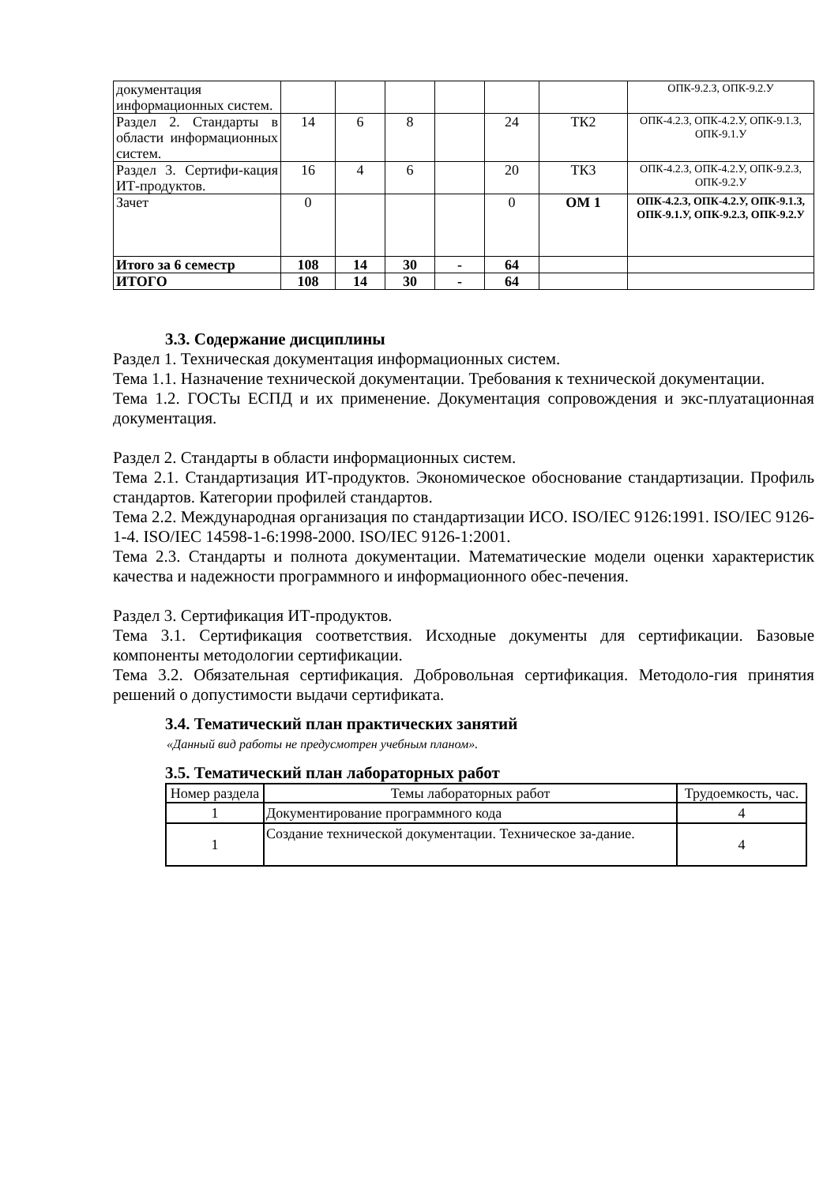| документация информационных систем. | | | | | | | ОПК-9.2.З, ОПК-9.2.У |
| Раздел 2. Стандарты в области информационных систем. | 14 | 6 | 8 | | 24 | ТК2 | ОПК-4.2.З, ОПК-4.2.У, ОПК-9.1.З, ОПК-9.1.У |
| Раздел 3. Сертифи-кация ИТ-продуктов. | 16 | 4 | 6 | | 20 | ТК3 | ОПК-4.2.З, ОПК-4.2.У, ОПК-9.2.З, ОПК-9.2.У |
| Зачет | 0 | | | | 0 | ОМ 1 | ОПК-4.2.З, ОПК-4.2.У, ОПК-9.1.З, ОПК-9.1.У, ОПК-9.2.З, ОПК-9.2.У |
| Итого за 6 семестр | 108 | 14 | 30 | - | 64 | | |
| ИТОГО | 108 | 14 | 30 | - | 64 | | |
3.3. Содержание дисциплины
Раздел 1. Техническая документация информационных систем.
Тема 1.1. Назначение технической документации. Требования к технической документации.
Тема 1.2. ГОСТы ЕСПД и их применение. Документация сопровождения и экс-плуатационная документация.
Раздел 2. Стандарты в области информационных систем.
Тема 2.1. Стандартизация ИТ-продуктов. Экономическое обоснование стандартизации. Профиль стандартов. Категории профилей стандартов.
Тема 2.2. Международная организация по стандартизации ИСО. ISO/IEC 9126:1991. ISO/IEC 9126-1-4. ISO/IEC 14598-1-6:1998-2000. ISO/IEC 9126-1:2001.
Тема 2.3. Стандарты и полнота документации. Математические модели оценки характеристик качества и надежности программного и информационного обес-печения.
Раздел 3. Сертификация ИТ-продуктов.
Тема 3.1. Сертификация соответствия. Исходные документы для сертификации. Базовые компоненты методологии сертификации.
Тема 3.2. Обязательная сертификация. Добровольная сертификация. Методоло-гия принятия решений о допустимости выдачи сертификата.
3.4. Тематический план практических занятий
«Данный вид работы не предусмотрен учебным планом».
3.5. Тематический план лабораторных работ
| Номер раздела | Темы лабораторных работ | Трудоемкость, час. |
| --- | --- | --- |
| 1 | Документирование программного кода | 4 |
| 1 | Создание технической документации. Техническое за-дание. | 4 |